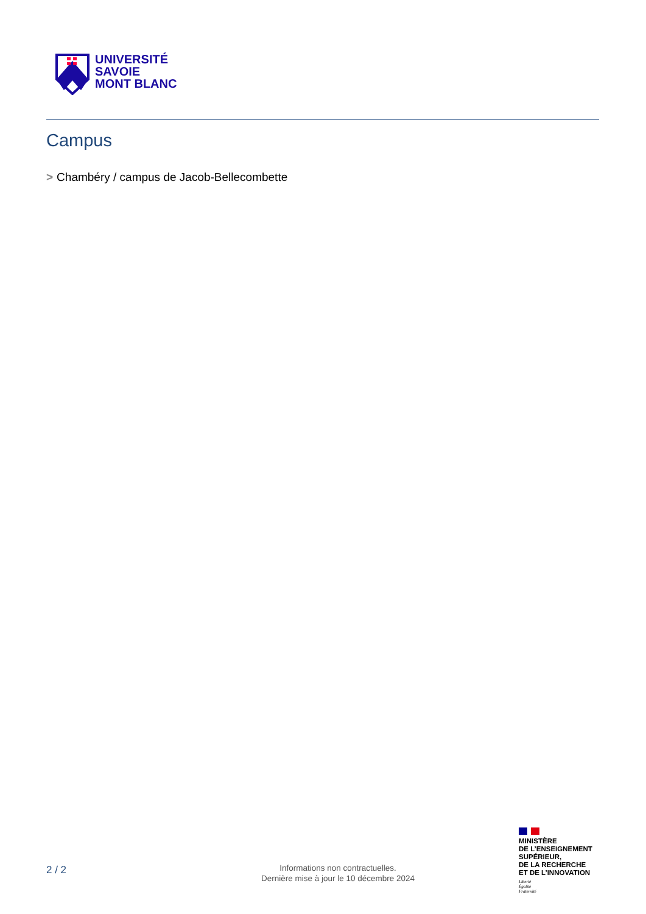UNIVERSITÉ
SAVOIE
MONT BLANC
Campus
> Chambéry / campus de Jacob-Bellecombette
2 / 2
Informations non contractuelles.
Dernière mise à jour le 10 décembre 2024
MINISTÈRE
DE L’ENSEIGNEMENT
SUPÉRIEUR,
DE LA RECHERCHE
ET DE L’INNOVATION
Liberté
Égalité
Fraternité